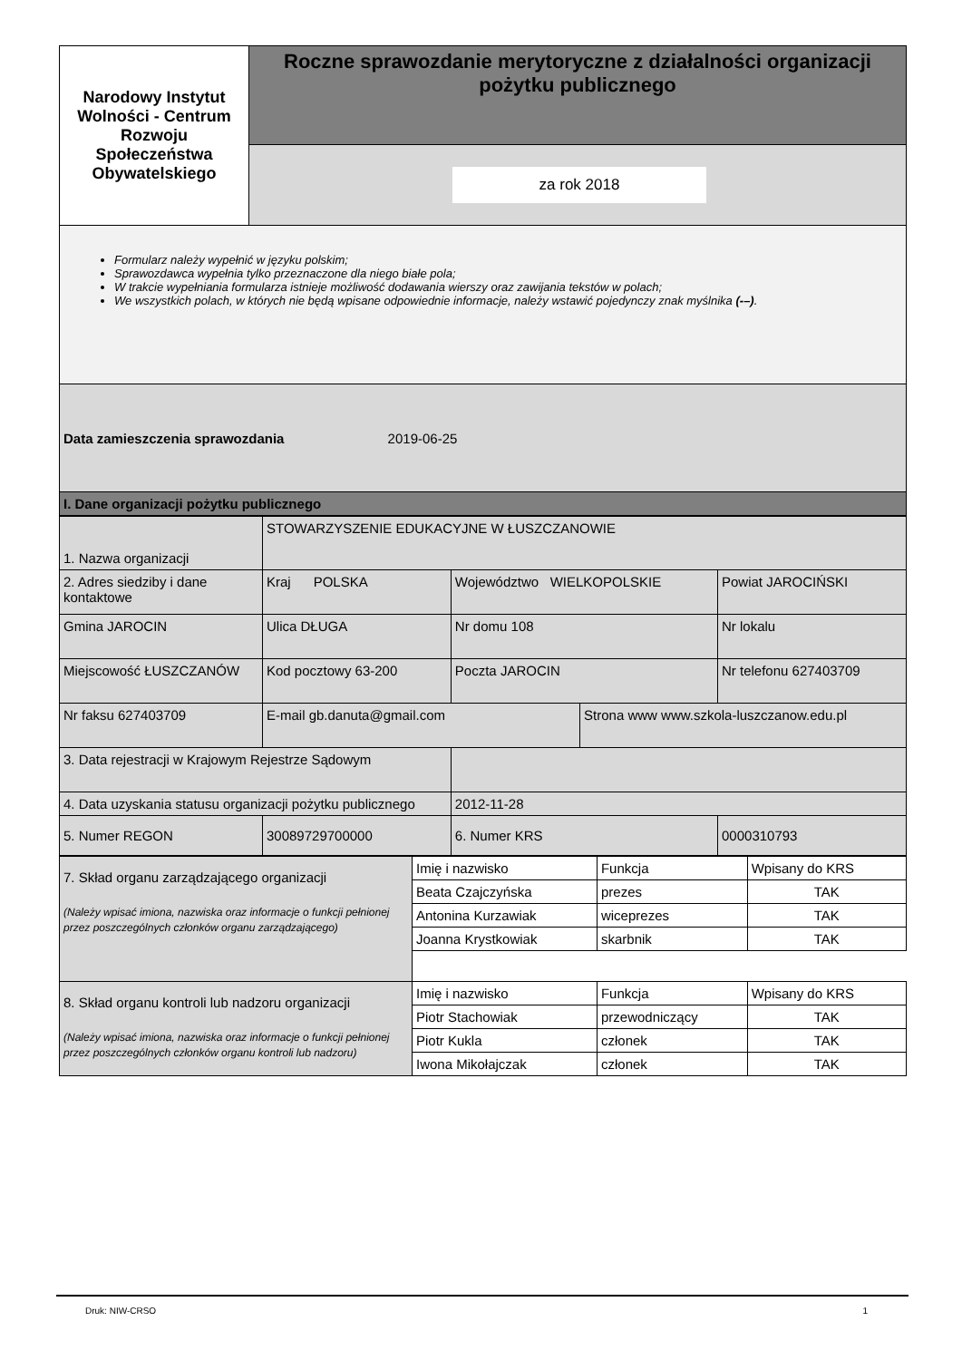| Narodowy Instytut Wolności - Centrum Rozwoju Społeczeństwa Obywatelskiego | Roczne sprawozdanie merytoryczne z działalności organizacji pożytku publicznego |
| | za rok 2018 |
Formularz należy wypełnić w języku polskim;
Sprawozdawca wypełnia tylko przeznaczone dla niego białe pola;
W trakcie wypełniania formularza istnieje możliwość dodawania wierszy oraz zawijania tekstów w polach;
We wszystkich polach, w których nie będą wpisane odpowiednie informacje, należy wstawić pojedynczy znak myślnika (-–).
| Data zamieszczenia sprawozdania 2019-06-25 |
| I. Dane organizacji pożytku publicznego |
| 1. Nazwa organizacji | STOWARZYSZENIE EDUKACYJNE W ŁUSZCZANOWIE | | | | |
| 2. Adres siedziby i dane kontaktowe | Kraj POLSKA | | Województwo WIELKOPOLSKIE | | Powiat JAROCIŃSKI |
| Gmina JAROCIN | Ulica DŁUGA | | Nr domu 108 | | Nr lokalu |
| Miejscowość ŁUSZCZANÓW | Kod pocztowy 63-200 | | Poczta JAROCIN | | Nr telefonu 627403709 |
| Nr faksu 627403709 | E-mail gb.danuta@gmail.com | | | Strona www www.szkola-luszczanow.edu.pl | |
| 3. Data rejestracji w Krajowym Rejestrze Sądowym | | | | | |
| 4. Data uzyskania statusu organizacji pożytku publicznego | | 2012-11-28 | | | |
| 5. Numer REGON | 30089729700000 | | 6. Numer KRS | | 0000310793 |
| 7. Skład organu zarządzającego organizacji (Należy wpisać imiona, nazwiska oraz informacje o funkcji pełnionej przez poszczególnych członków organu zarządzającego) | Imię i nazwisko | Funkcja | Wpisany do KRS |
| | Beata Czajczyńska | prezes | TAK |
| | Antonina Kurzawiak | wiceprezes | TAK |
| | Joanna Krystkowiak | skarbnik | TAK |
| 8. Skład organu kontroli lub nadzoru organizacji (Należy wpisać imiona, nazwiska oraz informacje o funkcji pełnionej przez poszczególnych członków organu kontroli lub nadzoru) | Imię i nazwisko | Funkcja | Wpisany do KRS |
| | Piotr Stachowiak | przewodniczący | TAK |
| | Piotr Kukla | członek | TAK |
| | Iwona Mikołajczak | członek | TAK |
Druk: NIW-CRSO 1